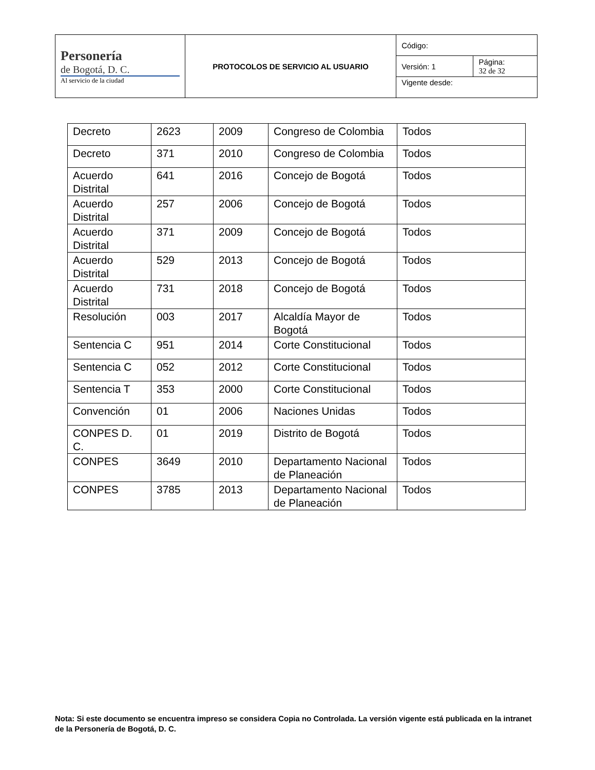| Personería de Bogotá, D. C. Al servicio de la ciudad | PROTOCOLOS DE SERVICIO AL USUARIO | Código: | |
| | | Versión: 1 | Página: 32 de 32 |
| | | Vigente desde: | |
| Decreto | 2623 | 2009 | Congreso de Colombia | Todos |
| Decreto | 371 | 2010 | Congreso de Colombia | Todos |
| Acuerdo Distrital | 641 | 2016 | Concejo de Bogotá | Todos |
| Acuerdo Distrital | 257 | 2006 | Concejo de Bogotá | Todos |
| Acuerdo Distrital | 371 | 2009 | Concejo de Bogotá | Todos |
| Acuerdo Distrital | 529 | 2013 | Concejo de Bogotá | Todos |
| Acuerdo Distrital | 731 | 2018 | Concejo de Bogotá | Todos |
| Resolución | 003 | 2017 | Alcaldía Mayor de Bogotá | Todos |
| Sentencia C | 951 | 2014 | Corte Constitucional | Todos |
| Sentencia C | 052 | 2012 | Corte Constitucional | Todos |
| Sentencia T | 353 | 2000 | Corte Constitucional | Todos |
| Convención | 01 | 2006 | Naciones Unidas | Todos |
| CONPES D. C. | 01 | 2019 | Distrito de Bogotá | Todos |
| CONPES | 3649 | 2010 | Departamento Nacional de Planeación | Todos |
| CONPES | 3785 | 2013 | Departamento Nacional de Planeación | Todos |
Nota: Si este documento se encuentra impreso se considera Copia no Controlada. La versión vigente está publicada en la intranet de la Personería de Bogotá, D. C.